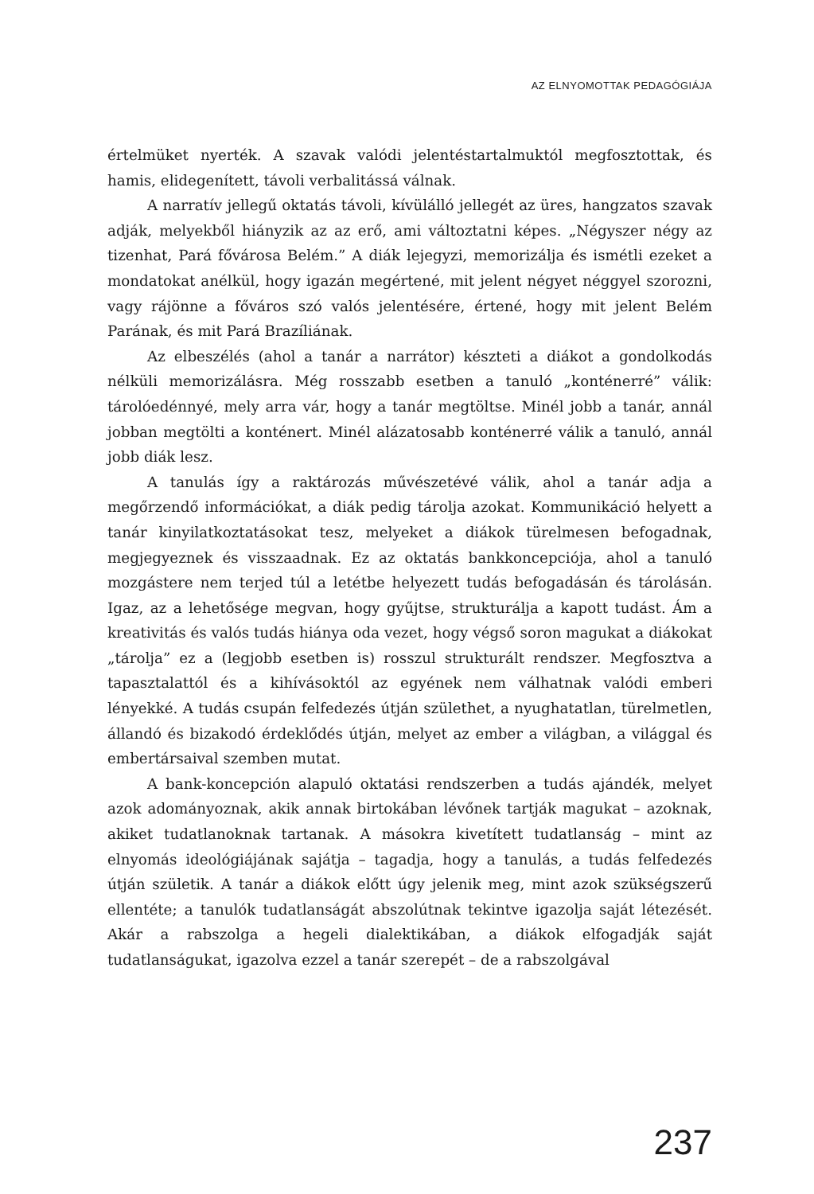AZ ELNYOMOTTAK PEDAGÓGIÁJA
értelmüket nyerték. A szavak valódi jelentéstartalmuktól megfosztottak, és hamis, elidegenített, távoli verbalitássá válnak.
A narratív jellegű oktatás távoli, kívülálló jellegét az üres, hangzatos szavak adják, melyekből hiányzik az az erő, ami változtatni képes. „Négyszer négy az tizenhat, Pará fővárosa Belém.” A diák lejegyzi, memorizálja és ismétli ezeket a mondatokat anélkül, hogy igazán megértené, mit jelent négyet néggyel szorozni, vagy rájönne a főváros szó valós jelentésére, értené, hogy mit jelent Belém Parának, és mit Pará Brazíliának.
Az elbeszélés (ahol a tanár a narrátor) készteti a diákot a gondolkodás nélküli memorizálásra. Még rosszabb esetben a tanuló „konténerré” válik: tárolóedénnyé, mely arra vár, hogy a tanár megtöltse. Minél jobb a tanár, annál jobban megtölti a konténert. Minél alázatosabb konténerré válik a tanuló, annál jobb diák lesz.
A tanulás így a raktározás művészetévé válik, ahol a tanár adja a megőrzendő információkat, a diák pedig tárolja azokat. Kommunikáció helyett a tanár kinyilatkoztatásokat tesz, melyeket a diákok türelmesen befogadnak, megjegyeznek és visszaadnak. Ez az oktatás bankkoncepciója, ahol a tanuló mozgástere nem terjed túl a letétbe helyezett tudás befogadásán és tárolásán. Igaz, az a lehetősége megvan, hogy gyűjtse, strukturálja a kapott tudást. Ám a kreativitás és valós tudás hiánya oda vezet, hogy végső soron magukat a diákokat „tárolja” ez a (legjobb esetben is) rosszul strukturált rendszer. Megfosztva a tapasztalattól és a kihívásoktól az egyének nem válhatnak valódi emberi lényekké. A tudás csupán felfedezés útján születhet, a nyughatatlan, türelmetlen, állandó és bizakodó érdeklődés útján, melyet az ember a világban, a világgal és embertársaival szemben mutat.
A bank-koncepción alapuló oktatási rendszerben a tudás ajándék, melyet azok adományoznak, akik annak birtokában lévőnek tartják magukat – azoknak, akiket tudatlanoknak tartanak. A másokra kivetített tudatlanság – mint az elnyomás ideológiájának sajátja – tagadja, hogy a tanulás, a tudás felfedezés útján születik. A tanár a diákok előtt úgy jelenik meg, mint azok szükségszerű ellentéte; a tanulók tudatlanságát abszolútnak tekintve igazolja saját létezését. Akár a rabszolga a hegeli dialektikában, a diákok elfogadják saját tudatlanságukat, igazolva ezzel a tanár szerepét – de a rabszolgával
237